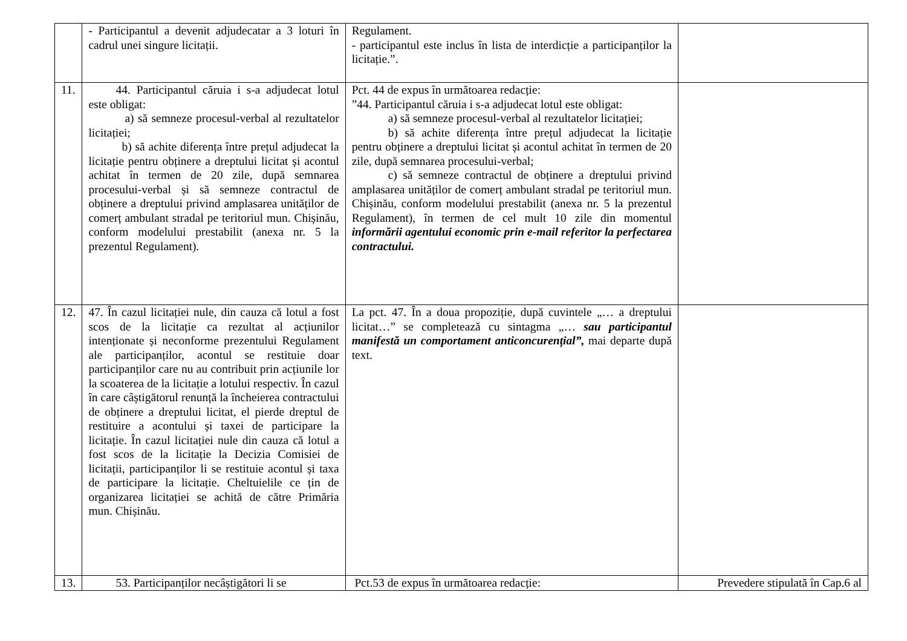| | - Participantul a devenit adjudecatar a 3 loturi în cadrul unei singure licitații. | Regulament. - participantul este inclus în lista de interdicție a participanților la licitație.”. | |
| 11. | 44. Participantul căruia i s-a adjudecat lotul este obligat: a) să semneze procesul-verbal al rezultatelor licitației; b) să achite diferența între prețul adjudecat la licitație pentru obținere a dreptului licitat și acontul achitat în termen de 20 zile, după semnarea procesului-verbal și să semneze contractul de obținere a dreptului privind amplasarea unităților de comerț ambulant stradal pe teritoriul mun. Chișinău, conform modelului prestabilit (anexa nr. 5 la prezentul Regulament). | Pct. 44 de expus în următoarea redacție: ”44. Participantul căruia i s-a adjudecat lotul este obligat: a) să semneze procesul-verbal al rezultatelor licitației; b) să achite diferența între prețul adjudecat la licitație pentru obținere a dreptului licitat și acontul achitat în termen de 20 zile, după semnarea procesului-verbal; c) să semneze contractul de obținere a dreptului privind amplasarea unităților de comerț ambulant stradal pe teritoriul mun. Chișinău, conform modelului prestabilit (anexa nr. 5 la prezentul Regulament), în termen de cel mult 10 zile din momentul informării agentului economic prin e-mail referitor la perfectarea contractului. | |
| 12. | 47. În cazul licitației nule, din cauza că lotul a fost scos de la licitație ca rezultat al acțiunilor intenționate și neconforme prezentului Regulament ale participanților, acontul se restituie doar participanților care nu au contribuit prin acțiunile lor la scoaterea de la licitație a lotului respectiv. În cazul în care câștigătorul renunță la încheierea contractului de obținere a dreptului licitat, el pierde dreptul de restituire a acontului și taxei de participare la licitație. În cazul licitației nule din cauza că lotul a fost scos de la licitație la Decizia Comisiei de licitații, participanților li se restituie acontul și taxa de participare la licitație. Cheltuielile ce țin de organizarea licitației se achită de către Primăria mun. Chișinău. | La pct. 47. În a doua propoziție, după cuvintele „… a dreptului licitat…” se completează cu sintagma „… sau participantul manifestă un comportament anticoncurențial”, mai departe după text. | |
| 13. | 53. Participanților necâștigători li se | Pct.53 de expus în următoarea redacție: | Prevedere stipulată în Cap.6 al |